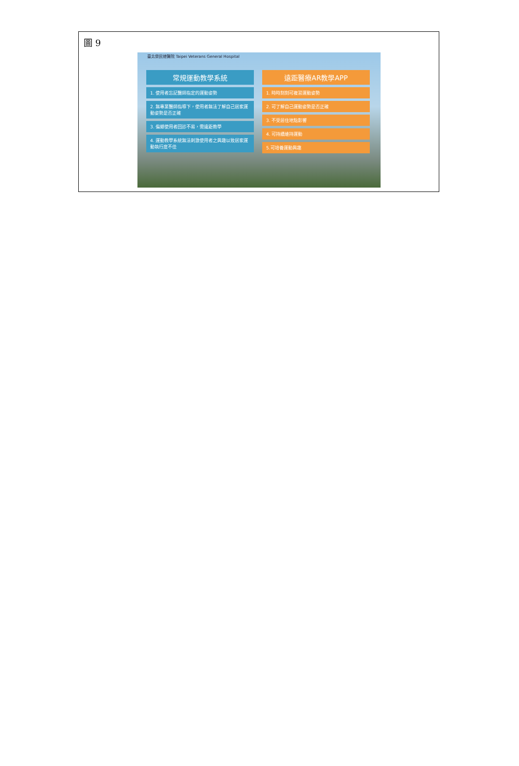圖 9
臺北榮民總醫院 Taipei Veterans General Hospital
常規運動教學系統
1. 使用者忘記醫師指定的運動姿勢
2. 無專業醫師指導下，使用者無法了解自己居家運動姿勢是否正確
3. 偏鄉使用者回診不易，需遠距教學
4. 運動教學系統無法刺激使用者之興趣以致居家運動執行度不佳
遠距醫療AR教學APP
1. 時時刻刻可複習運動姿勢
2. 可了解自己運動姿勢是否正確
3. 不受居住地點影響
4. 可持續維持運動
5.可培養運動興趣